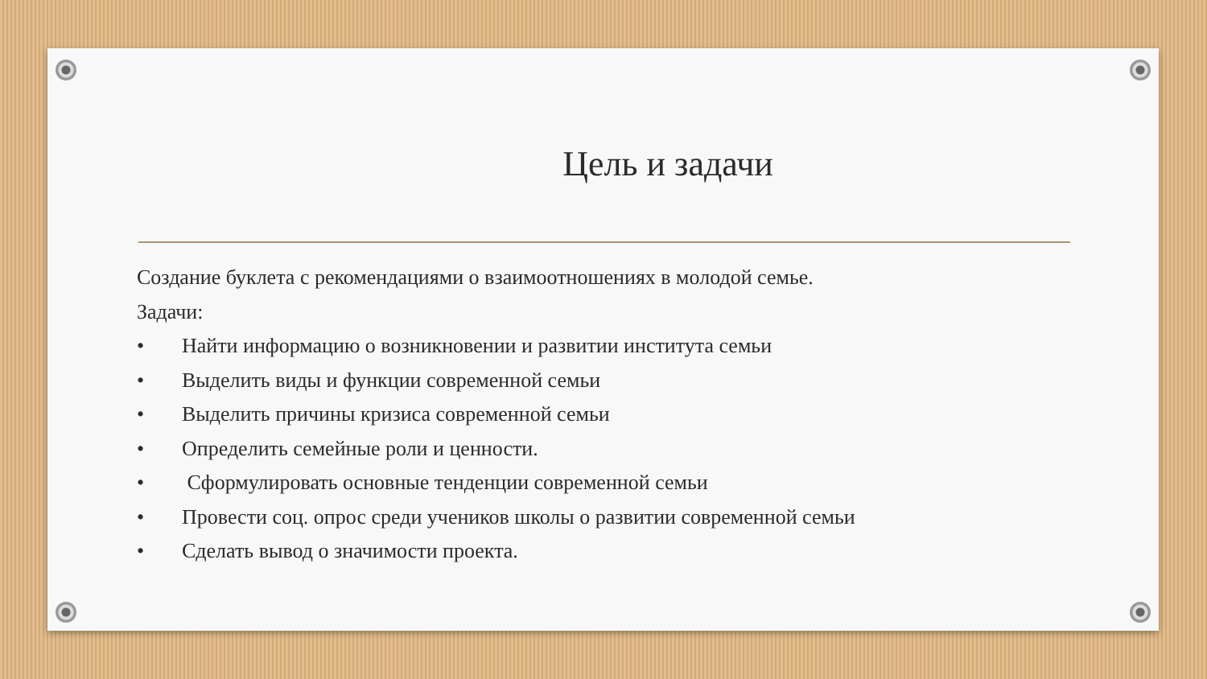Цель и задачи
Создание буклета с рекомендациями о взаимоотношениях в молодой семье.
Задачи:
• Найти информацию о возникновении и развитии института семьи
• Выделить виды и функции современной семьи
• Выделить причины кризиса современной семьи
• Определить семейные роли и ценности.
• Сформулировать основные тенденции современной семьи
• Провести соц. опрос среди учеников школы о развитии современной семьи
• Сделать вывод о значимости проекта.